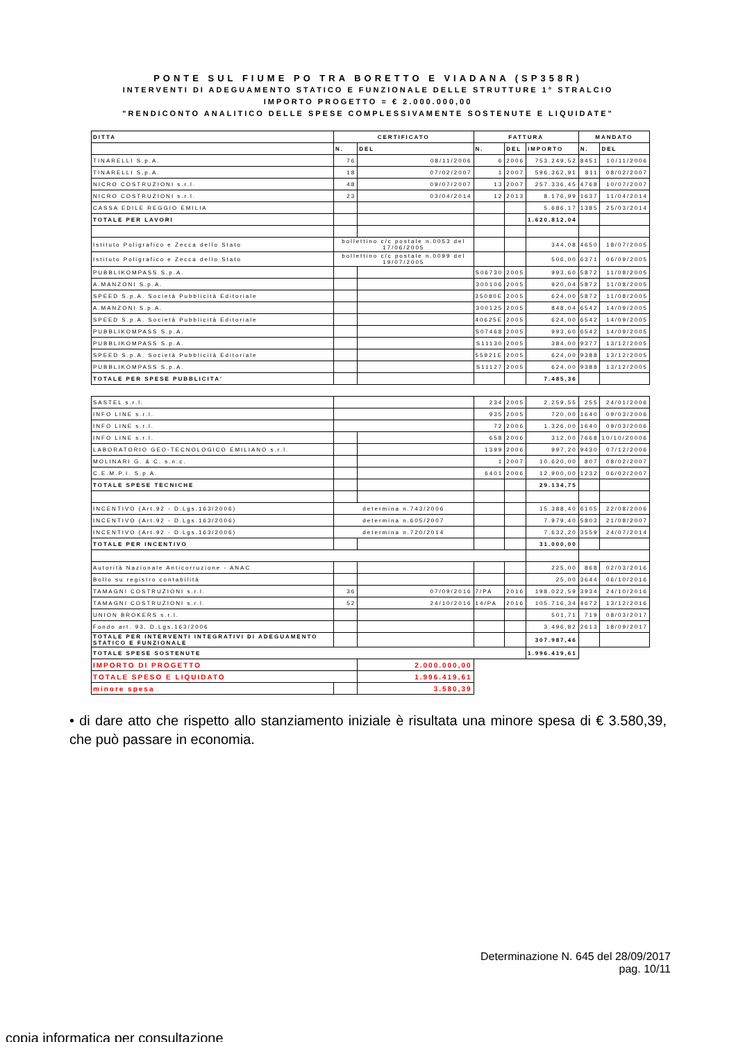PONTE SUL FIUME PO TRA BORETTO E VIADANA (SP358R)
INTERVENTI DI ADEGUAMENTO STATICO E FUNZIONALE DELLE STRUTTURE 1° STRALCIO
IMPORTO PROGETTO = € 2.000.000,00
"RENDICONTO ANALITICO DELLE SPESE COMPLESSIVAMENTE SOSTENUTE E LIQUIDATE"
| DITTA | CERTIFICATO | | FATTURA | | | MANDATO | |
| --- | --- | --- | --- | --- | --- | --- | --- |
| | N. | DEL | N. | DEL | IMPORTO | N. | DEL |
| TINARELLI S.p.A. | 76 | 08/11/2006 | 6 | 2006 | 753.249,52 | 8451 | 10/11/2006 |
| TINARELLI S.p.A. | 18 | 07/02/2007 | 1 | 2007 | 596.362,91 | 811 | 08/02/2007 |
| NICRO COSTRUZIONI s.r.l. | 48 | 09/07/2007 | 13 | 2007 | 257.336,45 | 4768 | 10/07/2007 |
| NICRO COSTRUZIONI s.r.l. | 23 | 03/04/2014 | 12 | 2013 | 8.176,99 | 1637 | 11/04/2014 |
| CASSA EDILE REGGIO EMILIA | | | | | 5.686,17 | 1385 | 25/03/2014 |
| TOTALE PER LAVORI | | | | | 1.620.812,04 | | |
| Istituto Poligrafico e Zecca dello Stato | bollettino c/c postale n.0053 del 17/06/2005 | | | | 344,08 | 4650 | 18/07/2005 |
| Istituto Poligrafico e Zecca dello Stato | bollettino c/c postale n.0099 del 19/07/2005 | | | | 506,00 | 6371 | 06/09/2005 |
| PUBBLIKOMPASS S.p.A. | | | S06730 | 2005 | 993,60 | 5872 | 11/08/2005 |
| A.MANZONI S.p.A. | | | 300106 | 2005 | 920,04 | 5872 | 11/08/2005 |
| SPEED S.p.A. Società Pubblicità Editoriale | | | 35080E | 2005 | 624,00 | 5872 | 11/08/2005 |
| A.MANZONI S.p.A. | | | 300125 | 2005 | 848,04 | 6542 | 14/09/2005 |
| SPEED S.p.A. Società Pubblicità Editoriale | | | 40625E | 2005 | 624,00 | 6542 | 14/09/2005 |
| PUBBLIKOMPASS S.p.A. | | | S07468 | 2005 | 993,60 | 6542 | 14/09/2005 |
| PUBBLIKOMPASS S.p.A. | | | S11130 | 2005 | 384,00 | 9377 | 13/12/2005 |
| SPEED S.p.A. Società Pubblicità Editoriale | | | 55921E | 2005 | 624,00 | 9388 | 13/12/2005 |
| PUBBLIKOMPASS S.p.A. | | | S11127 | 2005 | 624,00 | 9388 | 13/12/2005 |
| TOTALE PER SPESE PUBBLICITA' | | | | | 7.485,36 | | |
| SASTEL s.r.l. | | | 234 | 2005 | 2.259,55 | 255 | 24/01/2006 |
| INFO LINE s.r.l. | | | 935 | 2005 | 720,00 | 1640 | 09/03/2006 |
| INFO LINE s.r.l. | | | 72 | 2006 | 1.326,00 | 1640 | 09/03/2006 |
| INFO LINE s.r.l. | | | 658 | 2006 | 312,00 | 7668 | 10/10/20006 |
| LABORATORIO GEO-TECNOLOGICO EMILIANO s.r.l. | | | 1399 | 2006 | 997,20 | 9430 | 07/12/2006 |
| MOLINARI G. & C. s.n.c. | | | 1 | 2007 | 10.620,00 | 807 | 08/02/2007 |
| C.E.M.P.I. S.p.A. | | | 6401 | 2006 | 12.900,00 | 1232 | 06/02/2007 |
| TOTALE SPESE TECNICHE | | | | | 29.134,75 | | |
| INCENTIVO (Art.92 - D.Lgs.163/2006) | determina n.743/2006 | | | | 15.388,40 | 6105 | 22/08/2006 |
| INCENTIVO (Art.92 - D.Lgs.163/2006) | determina n.605/2007 | | | | 7.979,40 | 5803 | 21/08/2007 |
| INCENTIVO (Art.92 - D.Lgs.163/2006) | determina n.720/2014 | | | | 7.632,20 | 3559 | 24/07/2014 |
| TOTALE PER INCENTIVO | | | | | 31.000,00 | | |
| Autorità Nazionale Anticorruzione - ANAC | | | | | 225,00 | 868 | 02/03/2016 |
| Bollo su registro contabilità | | | | | 25,00 | 3644 | 06/10/2016 |
| TAMAGNI COSTRUZIONI s.r.l. | 36 | 07/09/2016 | 7/PA | 2016 | 198.022,59 | 3934 | 24/10/2016 |
| TAMAGNI COSTRUZIONI s.r.l. | 52 | 24/10/2016 | 14/PA | 2016 | 105.716,34 | 4672 | 13/12/2016 |
| UNION BROKERS s.r.l. | | | | | 501,71 | 719 | 08/03/2017 |
| Fondo art. 93, D.Lgs.163/2006 | | | | | 3.496,82 | 2613 | 18/09/2017 |
| TOTALE PER INTERVENTI INTEGRATIVI DI ADEGUAMENTO STATICO E FUNZIONALE | | | | | 307.987,46 | | |
| TOTALE SPESE SOSTENUTE | | | | | 1.996.419,61 | | |
| IMPORTO DI PROGETTO | | 2.000.000,00 | | | | | |
| TOTALE SPESO E LIQUIDATO | | 1.996.419,61 | | | | | |
| minore spesa | | 3.580,39 | | | | | |
• di dare atto che rispetto allo stanziamento iniziale è risultata una minore spesa di € 3.580,39, che può passare in economia.
Determinazione N. 645 del 28/09/2017
pag. 10/11
copia informatica per consultazione